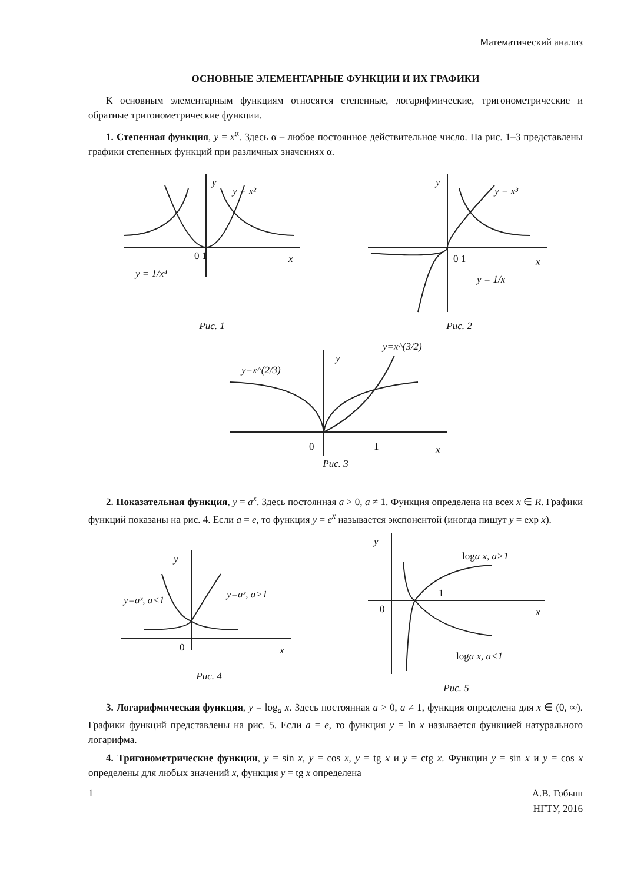Математический анализ
ОСНОВНЫЕ ЭЛЕМЕНТАРНЫЕ ФУНКЦИИ И ИХ ГРАФИКИ
К основным элементарным функциям относятся степенные, логарифмические, тригонометрические и обратные тригонометрические функции.
1. Степенная функция, y = x<sup>α</sup>. Здесь α – любое постоянное действительное число. На рис. 1–3 представлены графики степенных функций при различных значениях α.
y
y = x²
0 1
x
y = 1/x⁴
Рис. 1
y
y = x³
0 1
x
y = 1/x
Рис. 2
y
y=x^(2/3)
y=x^(3/2)
0
1
x
Рис. 3
2. Показательная функция, y = a<sup>x</sup>. Здесь постоянная a > 0, a ≠ 1. Функция определена на всех x ∈ R. Графики функций показаны на рис. 4. Если a = e, то функция y = e<sup>x</sup> называется экспонентой (иногда пишут y = exp x).
y
y=aˣ, a<1
y=aˣ, a>1
0
x
Рис. 4
y
loga x, a>1
loga x, a<1
0
1
x
Рис. 5
3. Логарифмическая функция, y = log<sub>a</sub> x. Здесь постоянная a > 0, a ≠ 1, функция определена для x ∈ (0, ∞). Графики функций представлены на рис. 5. Если a = e, то функция y = ln x называется функцией натурального логарифма.
4. Тригонометрические функции, y = sin x, y = cos x, y = tg x и y = ctg x. Функции y = sin x и y = cos x определены для любых значений x, функция y = tg x определена
1 А.В. Гобыш
НГТУ, 2016